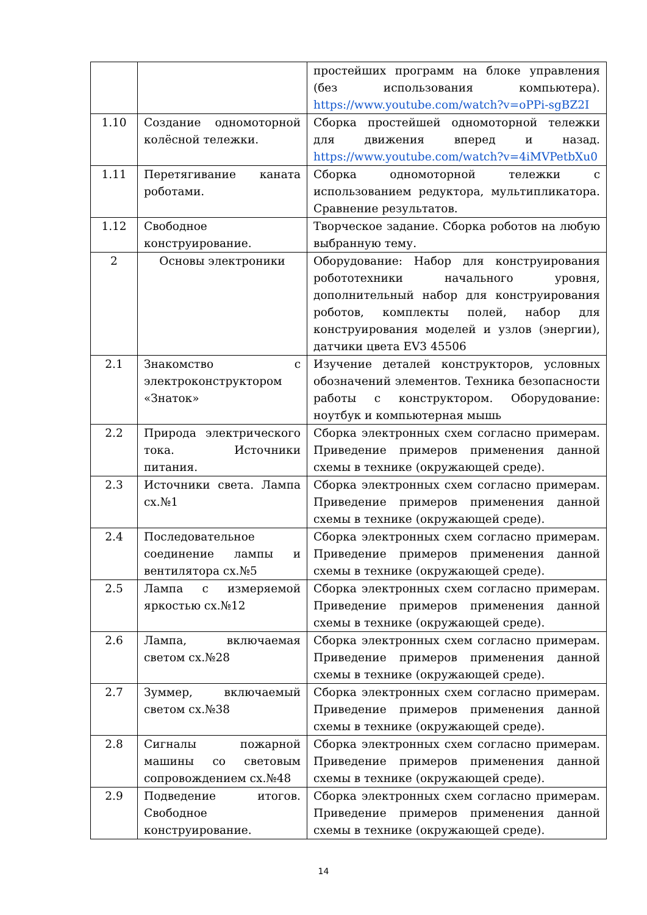| | | простейших программ на блоке управления (без использования компьютера). https://www.youtube.com/watch?v=oPPi-sgBZ2I |
| 1.10 | Создание одномоторной колёсной тележки. | Сборка простейшей одномоторной тележки для движения вперед и назад. https://www.youtube.com/watch?v=4iMVPetbXu0 |
| 1.11 | Перетягивание каната роботами. | Сборка одномоторной тележки с использованием редуктора, мультипликатора. Сравнение результатов. |
| 1.12 | Свободное конструирование. | Творческое задание. Сборка роботов на любую выбранную тему. |
| 2 | Основы электроники | Оборудование: Набор для конструирования робототехники начального уровня, дополнительный набор для конструирования роботов, комплекты полей, набор для конструирования моделей и узлов (энергии), датчики цвета EV3 45506 |
| 2.1 | Знакомство с электроконструктором «Знаток» | Изучение деталей конструкторов, условных обозначений элементов. Техника безопасности работы с конструктором. Оборудование: ноутбук и компьютерная мышь |
| 2.2 | Природа электрического тока. Источники питания. | Сборка электронных схем согласно примерам. Приведение примеров применения данной схемы в технике (окружающей среде). |
| 2.3 | Источники света. Лампа сх.№1 | Сборка электронных схем согласно примерам. Приведение примеров применения данной схемы в технике (окружающей среде). |
| 2.4 | Последовательное соединение лампы и вентилятора сх.№5 | Сборка электронных схем согласно примерам. Приведение примеров применения данной схемы в технике (окружающей среде). |
| 2.5 | Лампа с измеряемой яркостью сх.№12 | Сборка электронных схем согласно примерам. Приведение примеров применения данной схемы в технике (окружающей среде). |
| 2.6 | Лампа, включаемая светом сх.№28 | Сборка электронных схем согласно примерам. Приведение примеров применения данной схемы в технике (окружающей среде). |
| 2.7 | Зуммер, включаемый светом сх.№38 | Сборка электронных схем согласно примерам. Приведение примеров применения данной схемы в технике (окружающей среде). |
| 2.8 | Сигналы пожарной машины со световым сопровождением сх.№48 | Сборка электронных схем согласно примерам. Приведение примеров применения данной схемы в технике (окружающей среде). |
| 2.9 | Подведение итогов. Свободное конструирование. | Сборка электронных схем согласно примерам. Приведение примеров применения данной схемы в технике (окружающей среде). |
14